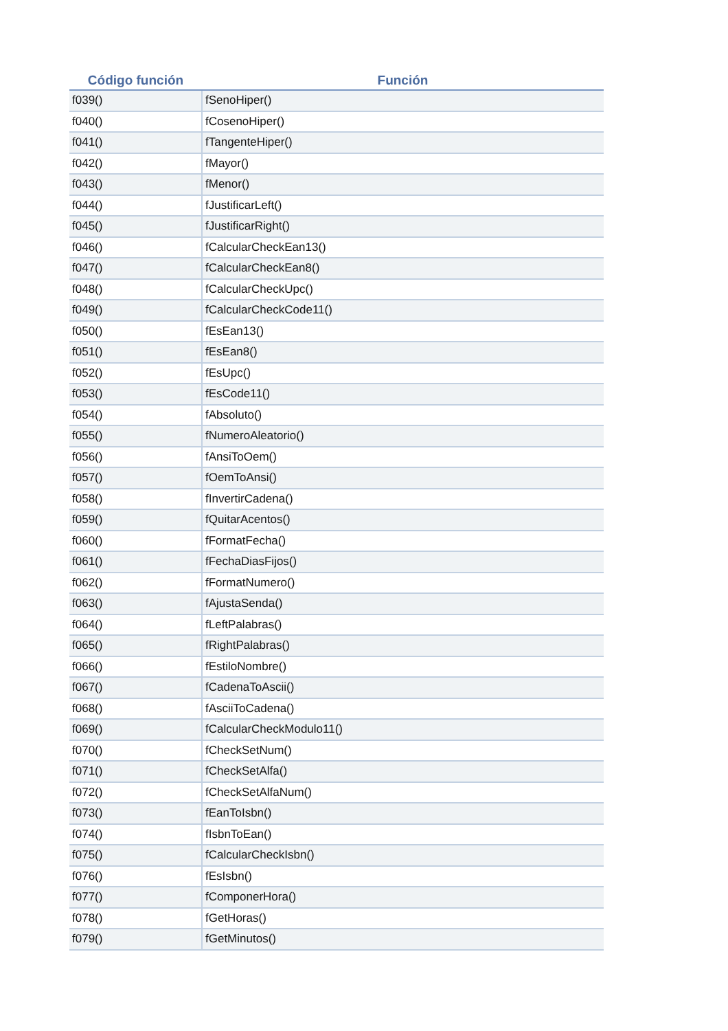| Código función | Función |
| --- | --- |
| f039() | fSenoHiper() |
| f040() | fCosenoHiper() |
| f041() | fTangenteHiper() |
| f042() | fMayor() |
| f043() | fMenor() |
| f044() | fJustificarLeft() |
| f045() | fJustificarRight() |
| f046() | fCalcularCheckEan13() |
| f047() | fCalcularCheckEan8() |
| f048() | fCalcularCheckUpc() |
| f049() | fCalcularCheckCode11() |
| f050() | fEsEan13() |
| f051() | fEsEan8() |
| f052() | fEsUpc() |
| f053() | fEsCode11() |
| f054() | fAbsoluto() |
| f055() | fNumeroAleatorio() |
| f056() | fAnsiToOem() |
| f057() | fOemToAnsi() |
| f058() | fInvertirCadena() |
| f059() | fQuitarAcentos() |
| f060() | fFormatFecha() |
| f061() | fFechaDiasFijos() |
| f062() | fFormatNumero() |
| f063() | fAjustaSenda() |
| f064() | fLeftPalabras() |
| f065() | fRightPalabras() |
| f066() | fEstiloNombre() |
| f067() | fCadenaToAscii() |
| f068() | fAsciiToCadena() |
| f069() | fCalcularCheckModulo11() |
| f070() | fCheckSetNum() |
| f071() | fCheckSetAlfa() |
| f072() | fCheckSetAlfaNum() |
| f073() | fEanToIsbn() |
| f074() | fIsbnToEan() |
| f075() | fCalcularCheckIsbn() |
| f076() | fEsIsbn() |
| f077() | fComponerHora() |
| f078() | fGetHoras() |
| f079() | fGetMinutos() |